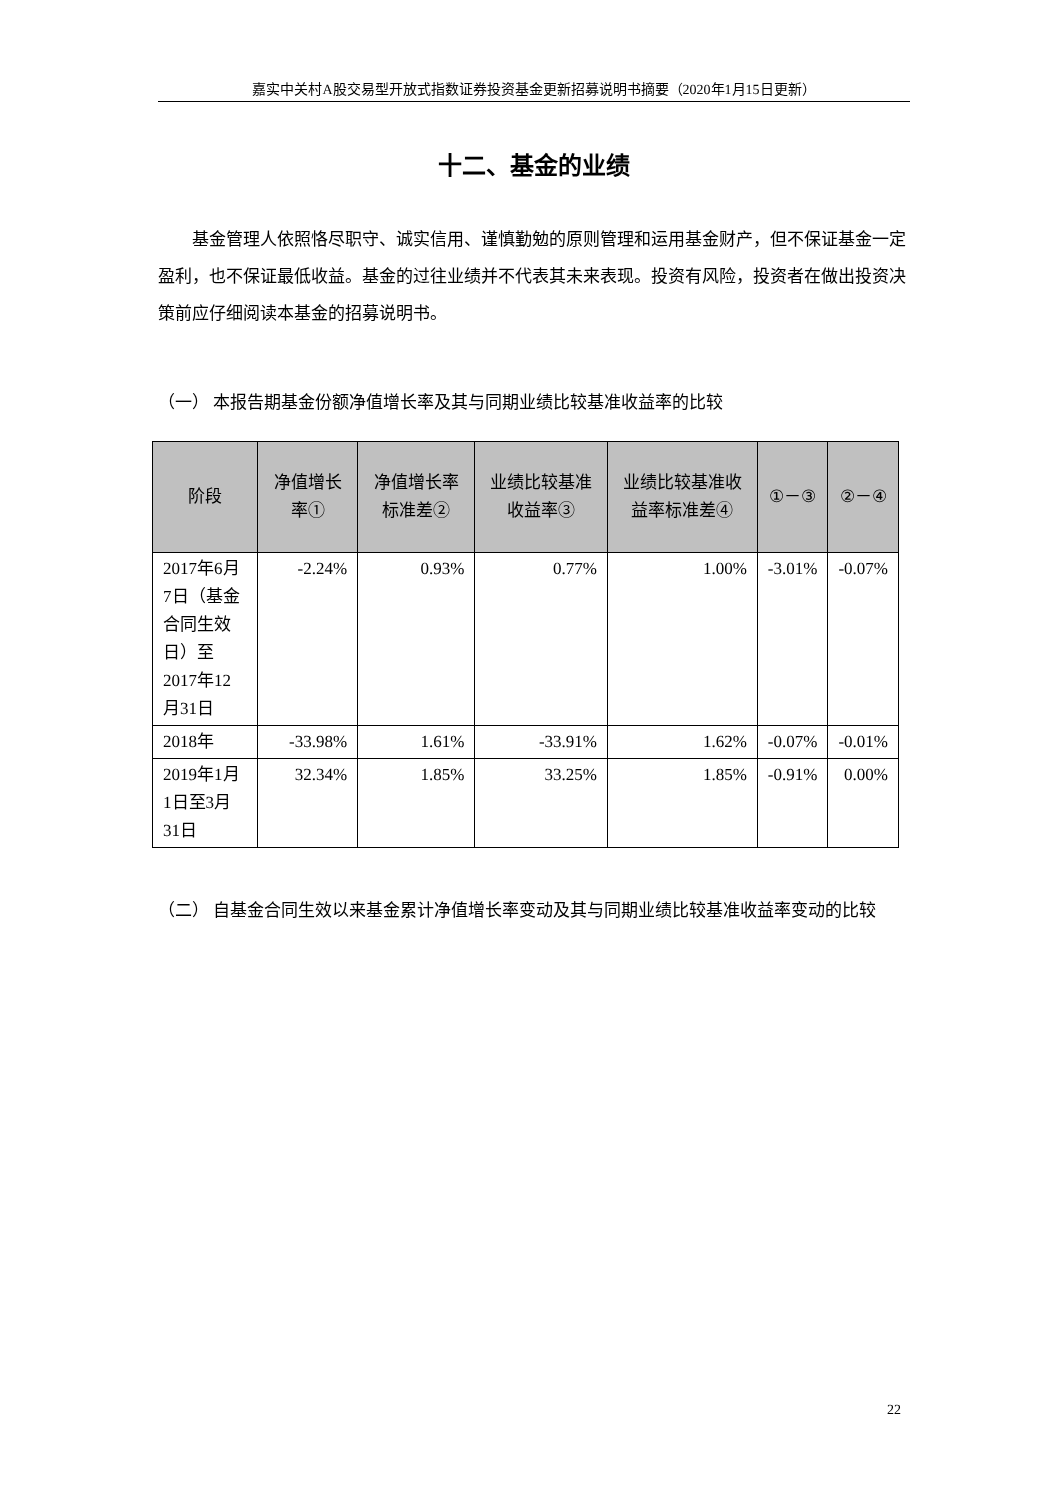嘉实中关村A股交易型开放式指数证券投资基金更新招募说明书摘要（2020年1月15日更新）
十二、基金的业绩
基金管理人依照恪尽职守、诚实信用、谨慎勤勉的原则管理和运用基金财产，但不保证基金一定盈利，也不保证最低收益。基金的过往业绩并不代表其未来表现。投资有风险，投资者在做出投资决策前应仔细阅读本基金的招募说明书。
（一） 本报告期基金份额净值增长率及其与同期业绩比较基准收益率的比较
| 阶段 | 净值增长率① | 净值增长率标准差② | 业绩比较基准收益率③ | 业绩比较基准收益率标准差④ | ①－③ | ②－④ |
| --- | --- | --- | --- | --- | --- | --- |
| 2017年6月7日（基金合同生效日）至2017年12月31日 | -2.24% | 0.93% | 0.77% | 1.00% | -3.01% | -0.07% |
| 2018年 | -33.98% | 1.61% | -33.91% | 1.62% | -0.07% | -0.01% |
| 2019年1月1日至3月31日 | 32.34% | 1.85% | 33.25% | 1.85% | -0.91% | 0.00% |
（二） 自基金合同生效以来基金累计净值增长率变动及其与同期业绩比较基准收益率变动的比较
22